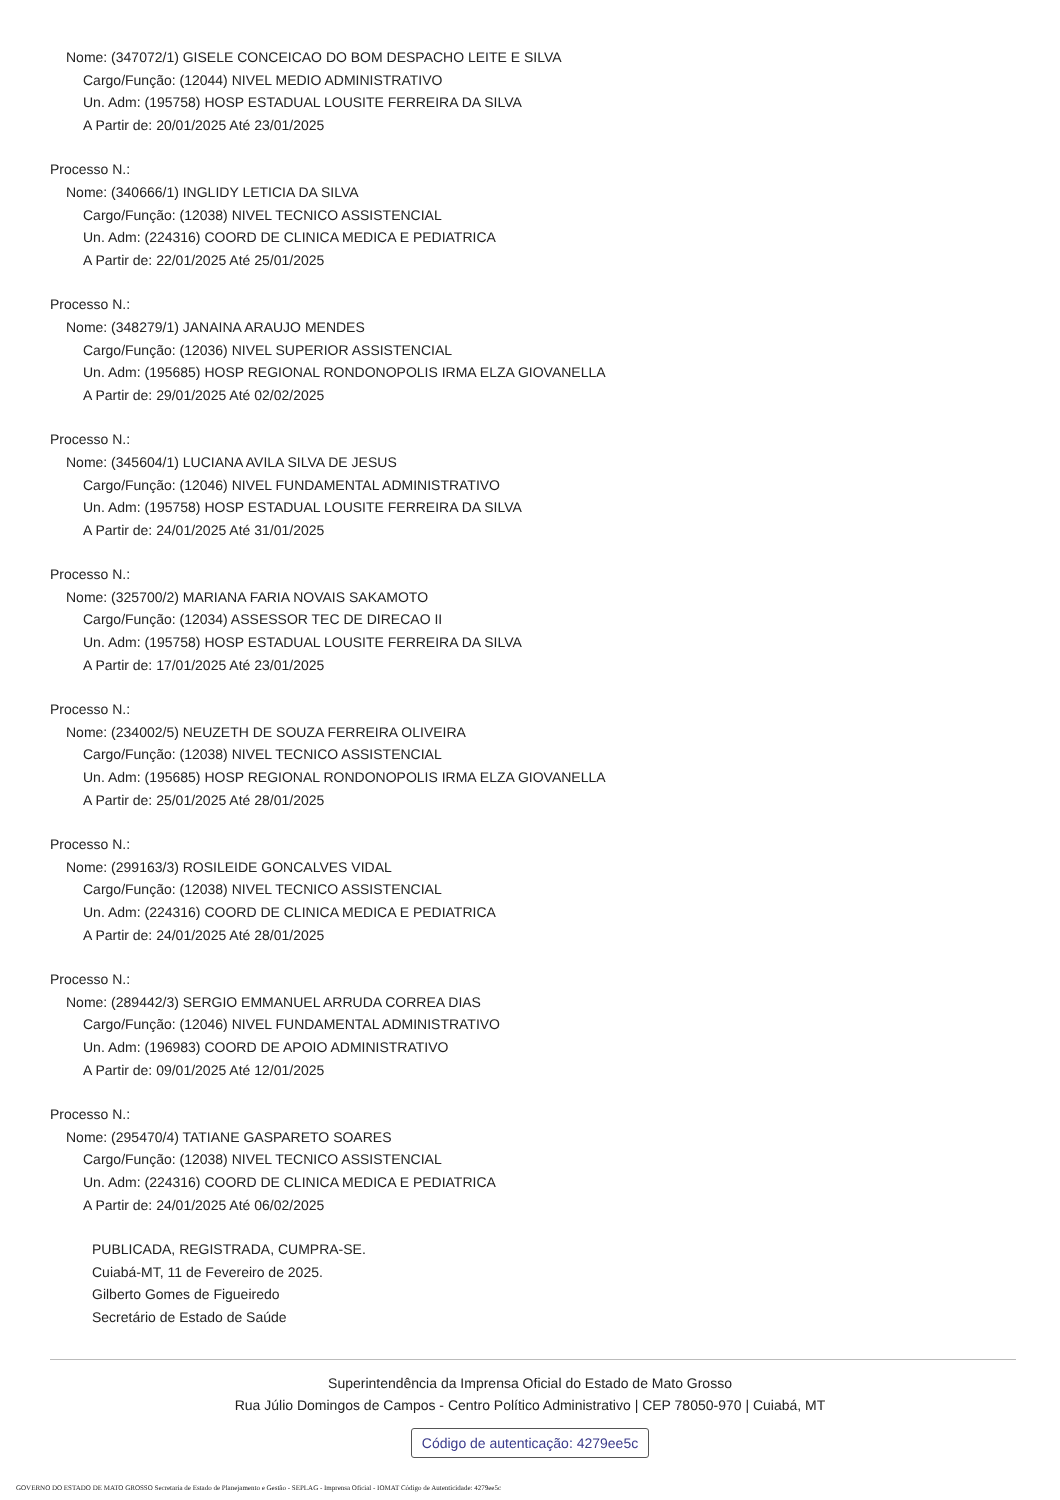Nome: (347072/1) GISELE CONCEICAO DO BOM DESPACHO LEITE E SILVA
Cargo/Função: (12044) NIVEL MEDIO ADMINISTRATIVO
Un. Adm: (195758) HOSP ESTADUAL LOUSITE FERREIRA DA SILVA
A Partir de: 20/01/2025 Até 23/01/2025
Processo N.:
Nome: (340666/1) INGLIDY LETICIA DA SILVA
Cargo/Função: (12038) NIVEL TECNICO ASSISTENCIAL
Un. Adm: (224316) COORD DE CLINICA MEDICA E PEDIATRICA
A Partir de: 22/01/2025 Até 25/01/2025
Processo N.:
Nome: (348279/1) JANAINA ARAUJO MENDES
Cargo/Função: (12036) NIVEL SUPERIOR ASSISTENCIAL
Un. Adm: (195685) HOSP REGIONAL RONDONOPOLIS IRMA ELZA GIOVANELLA
A Partir de: 29/01/2025 Até 02/02/2025
Processo N.:
Nome: (345604/1) LUCIANA AVILA SILVA DE JESUS
Cargo/Função: (12046) NIVEL FUNDAMENTAL ADMINISTRATIVO
Un. Adm: (195758) HOSP ESTADUAL LOUSITE FERREIRA DA SILVA
A Partir de: 24/01/2025 Até 31/01/2025
Processo N.:
Nome: (325700/2) MARIANA FARIA NOVAIS SAKAMOTO
Cargo/Função: (12034) ASSESSOR TEC DE DIRECAO II
Un. Adm: (195758) HOSP ESTADUAL LOUSITE FERREIRA DA SILVA
A Partir de: 17/01/2025 Até 23/01/2025
Processo N.:
Nome: (234002/5) NEUZETH DE SOUZA FERREIRA OLIVEIRA
Cargo/Função: (12038) NIVEL TECNICO ASSISTENCIAL
Un. Adm: (195685) HOSP REGIONAL RONDONOPOLIS IRMA ELZA GIOVANELLA
A Partir de: 25/01/2025 Até 28/01/2025
Processo N.:
Nome: (299163/3) ROSILEIDE GONCALVES VIDAL
Cargo/Função: (12038) NIVEL TECNICO ASSISTENCIAL
Un. Adm: (224316) COORD DE CLINICA MEDICA E PEDIATRICA
A Partir de: 24/01/2025 Até 28/01/2025
Processo N.:
Nome: (289442/3) SERGIO EMMANUEL ARRUDA CORREA DIAS
Cargo/Função: (12046) NIVEL FUNDAMENTAL ADMINISTRATIVO
Un. Adm: (196983) COORD DE APOIO ADMINISTRATIVO
A Partir de: 09/01/2025 Até 12/01/2025
Processo N.:
Nome: (295470/4) TATIANE GASPARETO SOARES
Cargo/Função: (12038) NIVEL TECNICO ASSISTENCIAL
Un. Adm: (224316) COORD DE CLINICA MEDICA E PEDIATRICA
A Partir de: 24/01/2025 Até 06/02/2025
PUBLICADA, REGISTRADA, CUMPRA-SE.
Cuiabá-MT, 11 de Fevereiro de 2025.
Gilberto Gomes de Figueiredo
Secretário de Estado de Saúde
Superintendência da Imprensa Oficial do Estado de Mato Grosso
Rua Júlio Domingos de Campos - Centro Político Administrativo | CEP 78050-970 | Cuiabá, MT
Código de autenticação: 4279ee5c
GOVERNO DO ESTADO DE MATO GROSSO Secretaria de Estado de Planejamento e Gestão - SEPLAG - Imprensa Oficial - IOMAT Código de Autenticidade: 4279ee5c